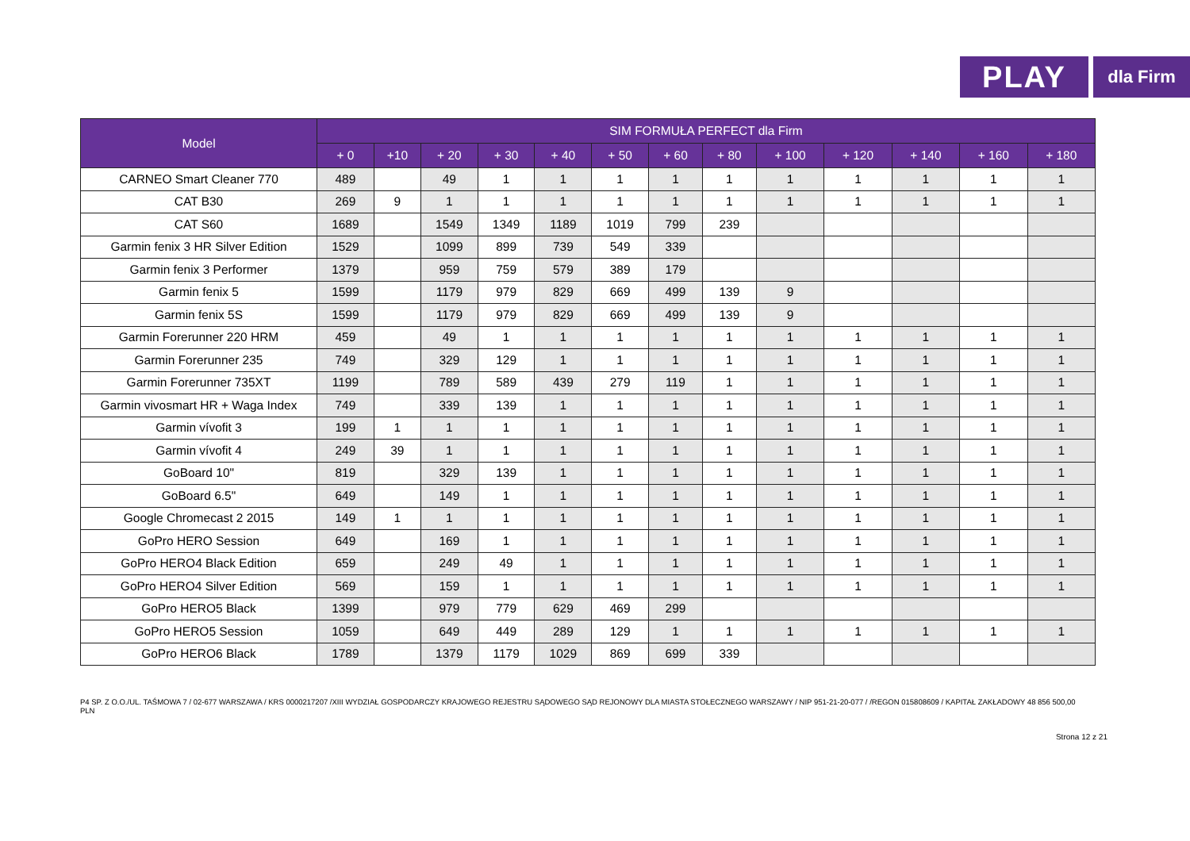PLAY
dla Firm
| Model | SIM FORMUŁA PERFECT dla Firm | | | | | | | | | | | | |
| --- | --- | --- | --- | --- | --- | --- | --- | --- | --- | --- | --- | --- | --- |
| | + 0 | +10 | + 20 | + 30 | + 40 | + 50 | + 60 | + 80 | + 100 | + 120 | + 140 | + 160 | + 180 |
| CARNEO Smart Cleaner 770 | 489 | | 49 | 1 | 1 | 1 | 1 | 1 | 1 | 1 | 1 | 1 | 1 |
| CAT B30 | 269 | 9 | 1 | 1 | 1 | 1 | 1 | 1 | 1 | 1 | 1 | 1 | 1 |
| CAT S60 | 1689 | | 1549 | 1349 | 1189 | 1019 | 799 | 239 | | | | | |
| Garmin fenix 3 HR Silver Edition | 1529 | | 1099 | 899 | 739 | 549 | 339 | | | | | | |
| Garmin fenix 3 Performer | 1379 | | 959 | 759 | 579 | 389 | 179 | | | | | | |
| Garmin fenix 5 | 1599 | | 1179 | 979 | 829 | 669 | 499 | 139 | 9 | | | | |
| Garmin fenix 5S | 1599 | | 1179 | 979 | 829 | 669 | 499 | 139 | 9 | | | | |
| Garmin Forerunner 220 HRM | 459 | | 49 | 1 | 1 | 1 | 1 | 1 | 1 | 1 | 1 | 1 | 1 |
| Garmin Forerunner 235 | 749 | | 329 | 129 | 1 | 1 | 1 | 1 | 1 | 1 | 1 | 1 | 1 |
| Garmin Forerunner 735XT | 1199 | | 789 | 589 | 439 | 279 | 119 | 1 | 1 | 1 | 1 | 1 | 1 |
| Garmin vivosmart HR + Waga Index | 749 | | 339 | 139 | 1 | 1 | 1 | 1 | 1 | 1 | 1 | 1 | 1 |
| Garmin vívofit 3 | 199 | 1 | 1 | 1 | 1 | 1 | 1 | 1 | 1 | 1 | 1 | 1 | 1 |
| Garmin vívofit 4 | 249 | 39 | 1 | 1 | 1 | 1 | 1 | 1 | 1 | 1 | 1 | 1 | 1 |
| GoBoard 10" | 819 | | 329 | 139 | 1 | 1 | 1 | 1 | 1 | 1 | 1 | 1 | 1 |
| GoBoard 6.5" | 649 | | 149 | 1 | 1 | 1 | 1 | 1 | 1 | 1 | 1 | 1 | 1 |
| Google Chromecast 2 2015 | 149 | 1 | 1 | 1 | 1 | 1 | 1 | 1 | 1 | 1 | 1 | 1 | 1 |
| GoPro HERO Session | 649 | | 169 | 1 | 1 | 1 | 1 | 1 | 1 | 1 | 1 | 1 | 1 |
| GoPro HERO4 Black Edition | 659 | | 249 | 49 | 1 | 1 | 1 | 1 | 1 | 1 | 1 | 1 | 1 |
| GoPro HERO4 Silver Edition | 569 | | 159 | 1 | 1 | 1 | 1 | 1 | 1 | 1 | 1 | 1 | 1 |
| GoPro HERO5 Black | 1399 | | 979 | 779 | 629 | 469 | 299 | | | | | | |
| GoPro HERO5 Session | 1059 | | 649 | 449 | 289 | 129 | 1 | 1 | 1 | 1 | 1 | 1 | 1 |
| GoPro HERO6 Black | 1789 | | 1379 | 1179 | 1029 | 869 | 699 | 339 | | | | | |
P4 SP. Z O.O./UL. TAŚMOWA 7 / 02-677 WARSZAWA / KRS 0000217207 /XIII WYDZIAŁ GOSPODARCZY KRAJOWEGO REJESTRU SĄDOWEGO SĄD REJONOWY DLA MIASTA STOŁECZNEGO WARSZAWY / NIP 951-21-20-077 / /REGON 015808609 / KAPITAŁ ZAKŁADOWY 48 856 500,00 PLN
Strona 12 z 21